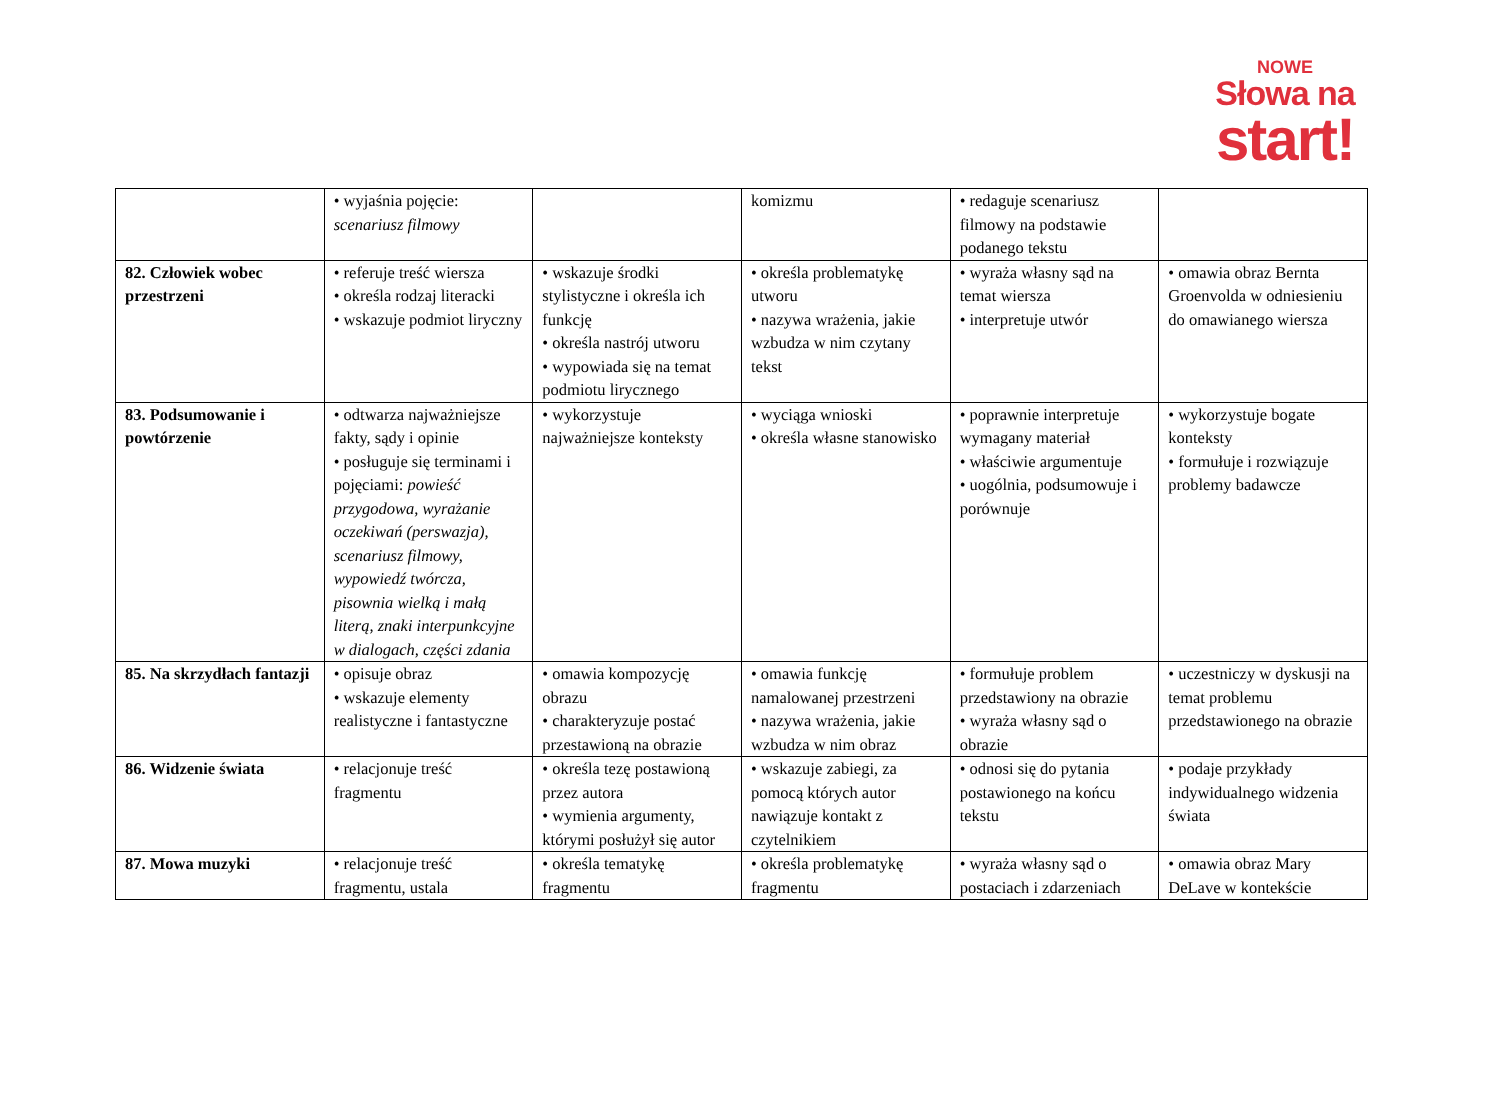NOWE
Słowa na
start!
| | • wyjaśnia pojęcie: scenariusz filmowy | | komizmu | • redaguje scenariusz filmowy na podstawie podanego tekstu | |
| 82. Człowiek wobec przestrzeni | • referuje treść wiersza • określa rodzaj literacki • wskazuje podmiot liryczny | • wskazuje środki stylistyczne i określa ich funkcję • określa nastrój utworu • wypowiada się na temat podmiotu lirycznego | • określa problematykę utworu • nazywa wrażenia, jakie wzbudza w nim czytany tekst | • wyraża własny sąd na temat wiersza • interpretuje utwór | • omawia obraz Bernta Groenvolda w odniesieniu do omawianego wiersza |
| 83. Podsumowanie i powtórzenie | • odtwarza najważniejsze fakty, sądy i opinie • posługuje się terminami i pojęciami: powieść przygodowa, wyrażanie oczekiwań (perswazja), scenariusz filmowy, wypowiedź twórcza, pisownia wielką i małą literą, znaki interpunkcyjne w dialogach, części zdania | • wykorzystuje najważniejsze konteksty | • wyciąga wnioski • określa własne stanowisko | • poprawnie interpretuje wymagany materiał • właściwie argumentuje • uogólnia, podsumowuje i porównuje | • wykorzystuje bogate konteksty • formułuje i rozwiązuje problemy badawcze |
| 85. Na skrzydłach fantazji | • opisuje obraz • wskazuje elementy realistyczne i fantastyczne | • omawia kompozycję obrazu • charakteryzuje postać przestawioną na obrazie | • omawia funkcję namalowanej przestrzeni • nazywa wrażenia, jakie wzbudza w nim obraz | • formułuje problem przedstawiony na obrazie • wyraża własny sąd o obrazie | • uczestniczy w dyskusji na temat problemu przedstawionego na obrazie |
| 86. Widzenie świata | • relacjonuje treść fragmentu | • określa tezę postawioną przez autora • wymienia argumenty, którymi posłużył się autor | • wskazuje zabiegi, za pomocą których autor nawiązuje kontakt z czytelnikiem | • odnosi się do pytania postawionego na końcu tekstu | • podaje przykłady indywidualnego widzenia świata |
| 87. Mowa muzyki | • relacjonuje treść fragmentu, ustala | • określa tematykę fragmentu | • określa problematykę fragmentu | • wyraża własny sąd o postaciach i zdarzeniach | • omawia obraz Mary DeLave w kontekście |